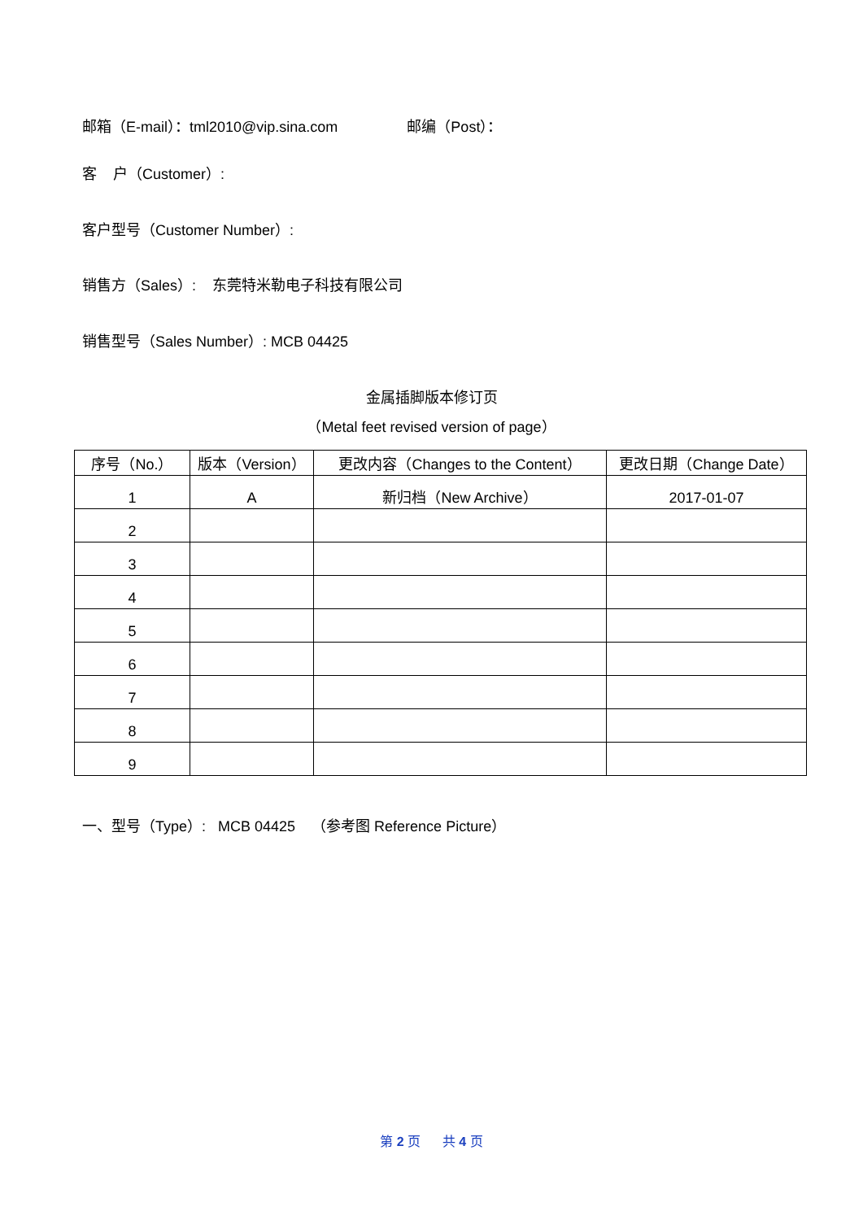邮箱（E-mail）：tml2010@vip.sina.com 邮编（Post）：
客 户（Customer）:
客户型号（Customer Number）:
销售方（Sales）: 东莞特米勒电子科技有限公司
销售型号（Sales Number）: MCB 04425
金属插脚版本修订页
（Metal feet revised version of page）
| 序号（No.） | 版本（Version） | 更改内容（Changes to the Content） | 更改日期（Change Date） |
| --- | --- | --- | --- |
| 1 | A | 新归档（New Archive） | 2017-01-07 |
| 2 | | | |
| 3 | | | |
| 4 | | | |
| 5 | | | |
| 6 | | | |
| 7 | | | |
| 8 | | | |
| 9 | | | |
一、型号（Type）: MCB 04425 （参考图 Reference Picture）
第 2 页 共 4 页